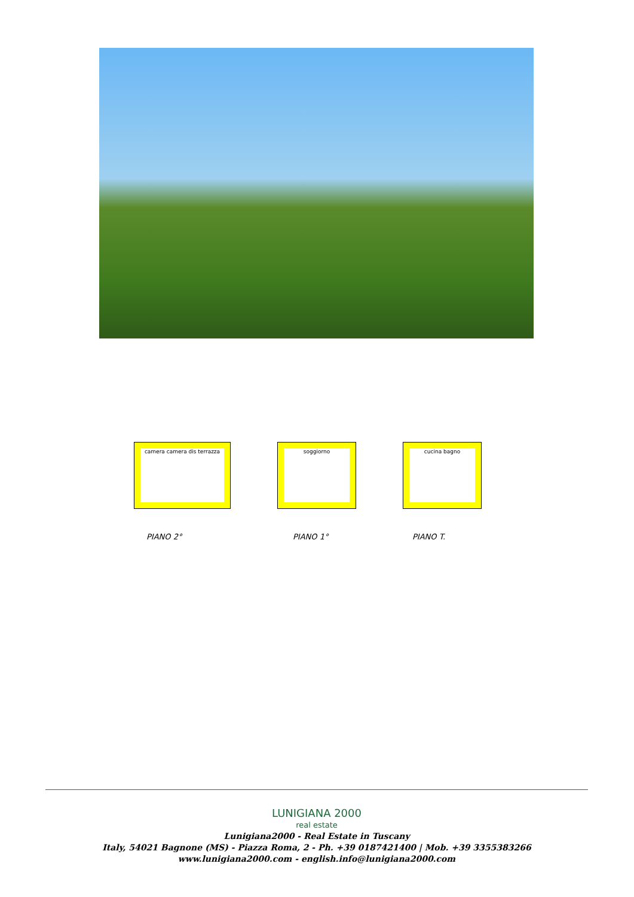camera camera dis terrazza soggiorno cucina bagno
PIANO 2° PIANO 1° PIANO T.
LUNIGIANA 2000
real estate
Lunigiana2000 - Real Estate in Tuscany
Italy, 54021 Bagnone (MS) - Piazza Roma, 2 - Ph. +39 0187421400 | Mob. +39 3355383266
www.lunigiana2000.com - english.info@lunigiana2000.com